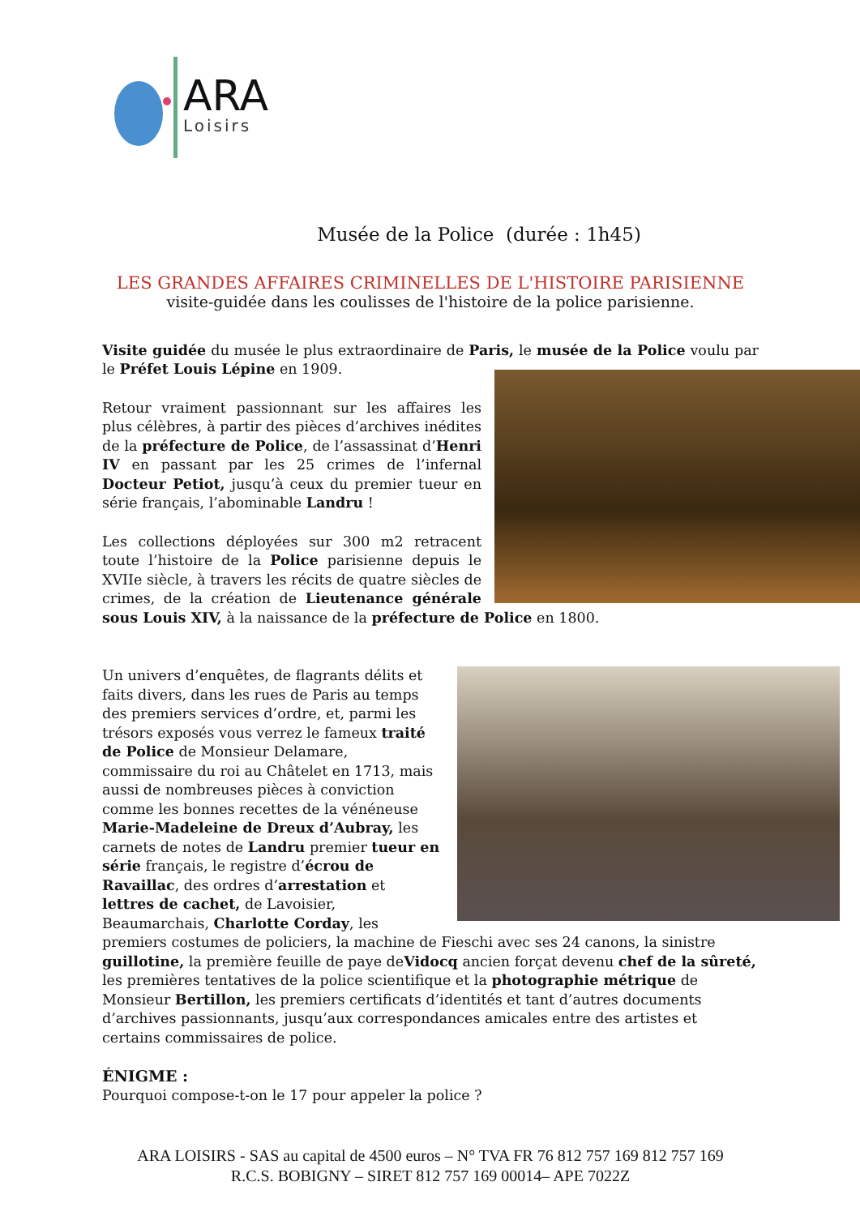ARA
Loisirs
Musée de la Police (durée : 1h45)
LES GRANDES AFFAIRES CRIMINELLES DE L'HISTOIRE PARISIENNE
visite-guidée dans les coulisses de l'histoire de la police parisienne.
Visite guidée du musée le plus extraordinaire de Paris, le musée de la Police voulu par le Préfet Louis Lépine en 1909.
Retour vraiment passionnant sur les affaires les plus célèbres, à partir des pièces d’archives inédites de la préfecture de Police, de l’assassinat d’Henri IV en passant par les 25 crimes de l’infernal Docteur Petiot, jusqu’à ceux du premier tueur en série français, l’abominable Landru !
Les collections déployées sur 300 m2 retracent toute l’histoire de la Police parisienne depuis le XVIIe siècle, à travers les récits de quatre siècles de crimes, de la création de Lieutenance générale sous Louis XIV, à la naissance de la préfecture de Police en 1800.
Un univers d’enquêtes, de flagrants délits et faits divers, dans les rues de Paris au temps des premiers services d’ordre, et, parmi les trésors exposés vous verrez le fameux traité de Police de Monsieur Delamare, commissaire du roi au Châtelet en 1713, mais aussi de nombreuses pièces à conviction comme les bonnes recettes de la vénéneuse Marie-Madeleine de Dreux d’Aubray, les carnets de notes de Landru premier tueur en série français, le registre d’écrou de Ravaillac, des ordres d’arrestation et lettres de cachet, de Lavoisier, Beaumarchais, Charlotte Corday, les premiers costumes de policiers, la machine de Fieschi avec ses 24 canons, la sinistre guillotine, la première feuille de paye deVidocq ancien forçat devenu chef de la sûreté, les premières tentatives de la police scientifique et la photographie métrique de Monsieur Bertillon, les premiers certificats d’identités et tant d’autres documents d’archives passionnants, jusqu’aux correspondances amicales entre des artistes et certains commissaires de police.
ÉNIGME :
Pourquoi compose-t-on le 17 pour appeler la police ?
ARA LOISIRS - SAS au capital de 4500 euros – N° TVA FR 76 812 757 169 812 757 169
R.C.S. BOBIGNY – SIRET 812 757 169 00014– APE 7022Z